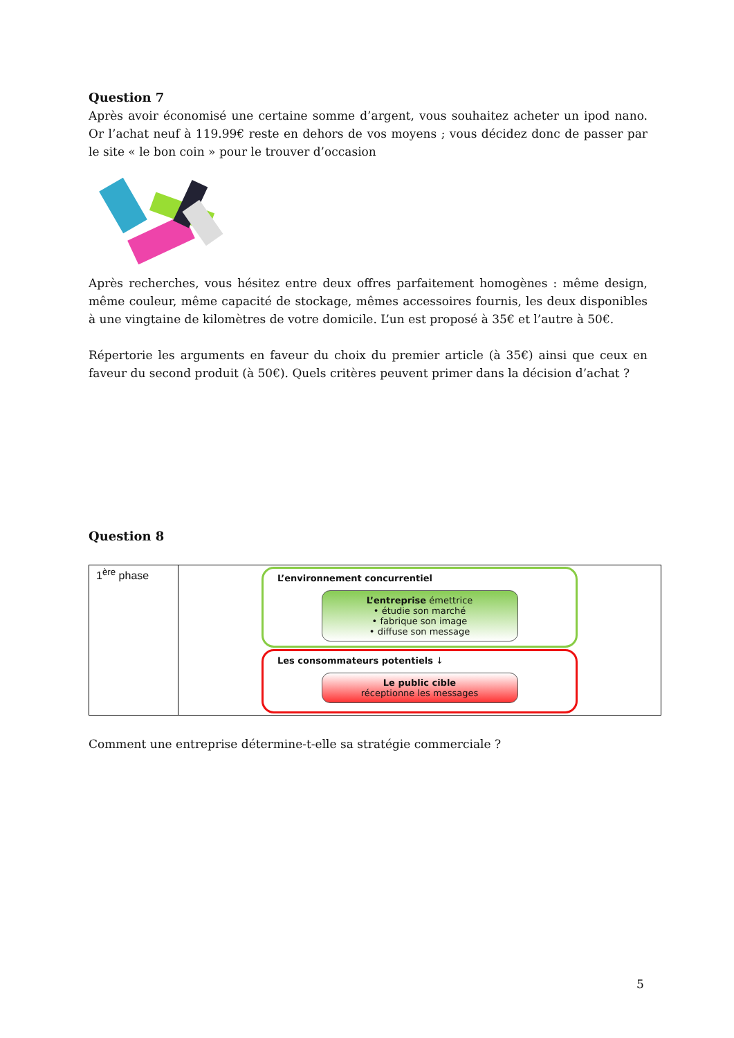Question 7
Après avoir économisé une certaine somme d’argent, vous souhaitez acheter un ipod nano. Or l’achat neuf à 119.99€ reste en dehors de vos moyens ; vous décidez donc de passer par le site « le bon coin » pour le trouver d’occasion
Après recherches, vous hésitez entre deux offres parfaitement homogènes : même design, même couleur, même capacité de stockage, mêmes accessoires fournis, les deux disponibles à une vingtaine de kilomètres de votre domicile. L’un est proposé à 35€ et l’autre à 50€.
Répertorie les arguments en faveur du choix du premier article (à 35€) ainsi que ceux en faveur du second produit (à 50€). Quels critères peuvent primer dans la décision d’achat ?
Question 8
| 1<sup>ère</sup> phase | L’environnement concurrentiel L’entreprise émettrice • étudie son marché • fabrique son image • diffuse son message Les consommateurs potentiels ↓ Le public cible réceptionne les messages |
Comment une entreprise détermine-t-elle sa stratégie commerciale ?
5